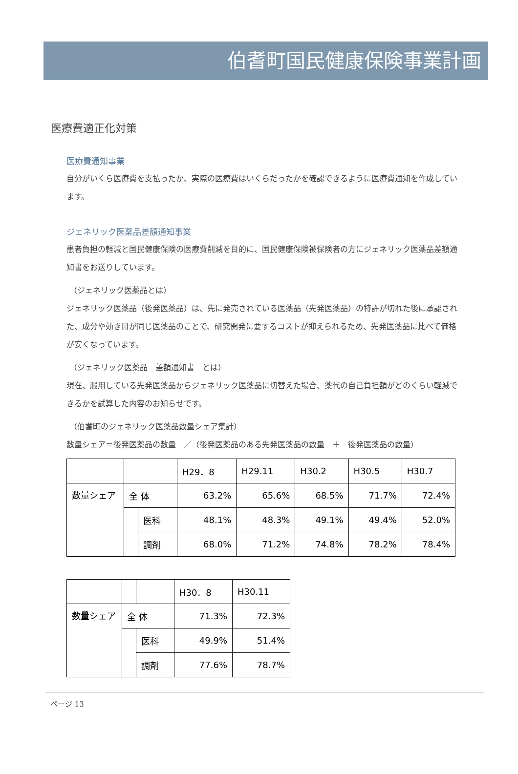伯耆町国民健康保険事業計画
医療費適正化対策
医療費通知事業
自分がいくら医療費を支払ったか、実際の医療費はいくらだったかを確認できるように医療費通知を作成しています。
ジェネリック医薬品差額通知事業
患者負担の軽減と国民健康保険の医療費削減を目的に、国民健康保険被保険者の方にジェネリック医薬品差額通知書をお送りしています。
（ジェネリック医薬品とは）
ジェネリック医薬品（後発医薬品）は、先に発売されている医薬品（先発医薬品）の特許が切れた後に承認された、成分や効き目が同じ医薬品のことで、研究開発に要するコストが抑えられるため、先発医薬品に比べて価格が安くなっています。
（ジェネリック医薬品　差額通知書　とは）
現在、服用している先発医薬品からジェネリック医薬品に切替えた場合、薬代の自己負担額がどのくらい軽減できるかを試算した内容のお知らせです。
（伯耆町のジェネリック医薬品数量シェア集計）
数量シェア＝後発医薬品の数量　／（後発医薬品のある先発医薬品の数量　＋　後発医薬品の数量）
| | | | H29．8 | H29.11 | H30.2 | H30.5 | H30.7 |
| 数量シェア | 全 体 | | 63.2% | 65.6% | 68.5% | 71.7% | 72.4% |
| | | 医科 | 48.1% | 48.3% | 49.1% | 49.4% | 52.0% |
| | | 調剤 | 68.0% | 71.2% | 74.8% | 78.2% | 78.4% |
| | | | H30．8 | H30.11 |
| 数量シェア | 全 体 | | 71.3% | 72.3% |
| | | 医科 | 49.9% | 51.4% |
| | | 調剤 | 77.6% | 78.7% |
ページ 13